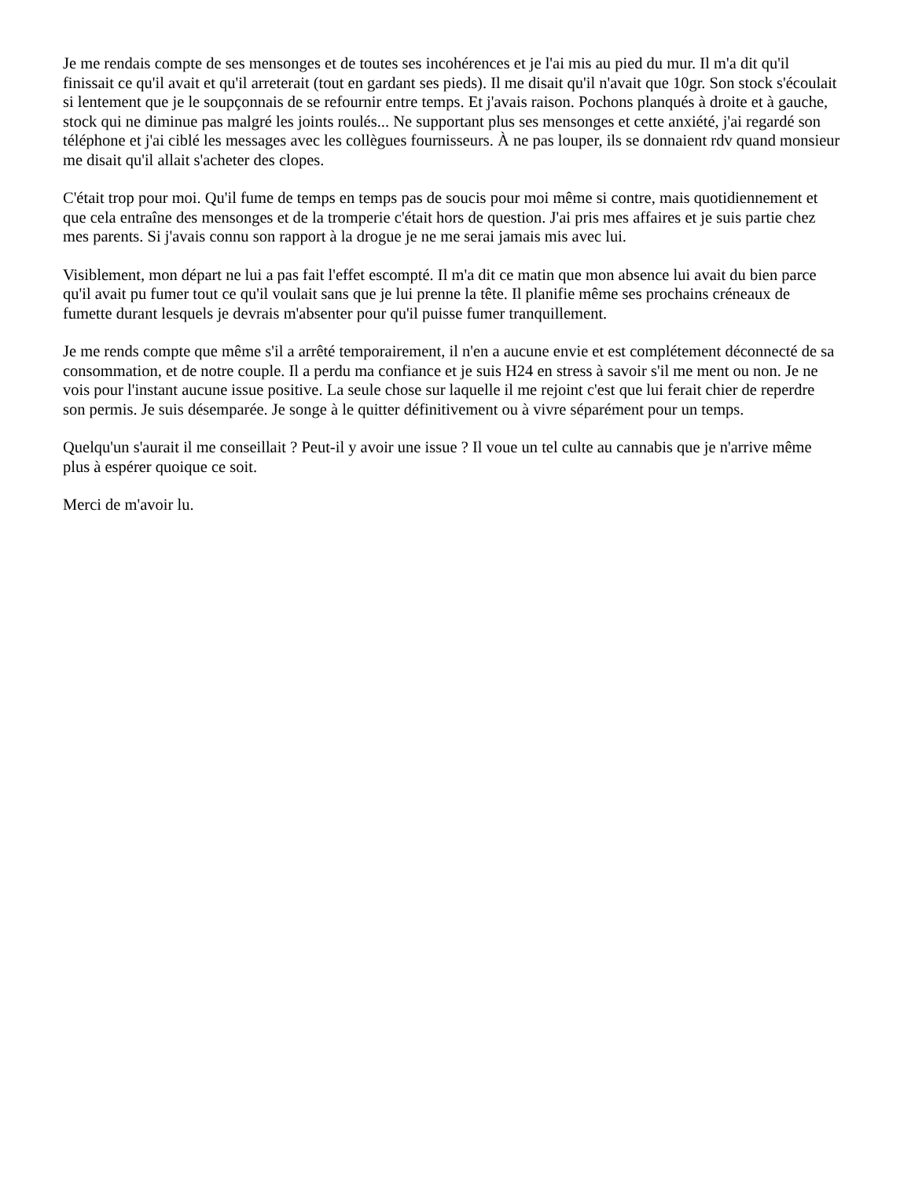Je me rendais compte de ses mensonges et de toutes ses incohérences et je l'ai mis au pied du mur. Il m'a dit qu'il finissait ce qu'il avait et qu'il arreterait (tout en gardant ses pieds). Il me disait qu'il n'avait que 10gr. Son stock s'écoulait si lentement que je le soupçonnais de se refournir entre temps. Et j'avais raison. Pochons planqués à droite et à gauche, stock qui ne diminue pas malgré les joints roulés... Ne supportant plus ses mensonges et cette anxiété, j'ai regardé son téléphone et j'ai ciblé les messages avec les collègues fournisseurs. À ne pas louper, ils se donnaient rdv quand monsieur me disait qu'il allait s'acheter des clopes.
C'était trop pour moi. Qu'il fume de temps en temps pas de soucis pour moi même si contre, mais quotidiennement et que cela entraîne des mensonges et de la tromperie c'était hors de question. J'ai pris mes affaires et je suis partie chez mes parents. Si j'avais connu son rapport à la drogue je ne me serai jamais mis avec lui.
Visiblement, mon départ ne lui a pas fait l'effet escompté. Il m'a dit ce matin que mon absence lui avait du bien parce qu'il avait pu fumer tout ce qu'il voulait sans que je lui prenne la tête. Il planifie même ses prochains créneaux de fumette durant lesquels je devrais m'absenter pour qu'il puisse fumer tranquillement.
Je me rends compte que même s'il a arrêté temporairement, il n'en a aucune envie et est complétement déconnecté de sa consommation, et de notre couple. Il a perdu ma confiance et je suis H24 en stress à savoir s'il me ment ou non. Je ne vois pour l'instant aucune issue positive. La seule chose sur laquelle il me rejoint c'est que lui ferait chier de reperdre son permis. Je suis désemparée. Je songe à le quitter définitivement ou à vivre séparément pour un temps.
Quelqu'un s'aurait il me conseillait ? Peut-il y avoir une issue ? Il voue un tel culte au cannabis que je n'arrive même plus à espérer quoique ce soit.
Merci de m'avoir lu.